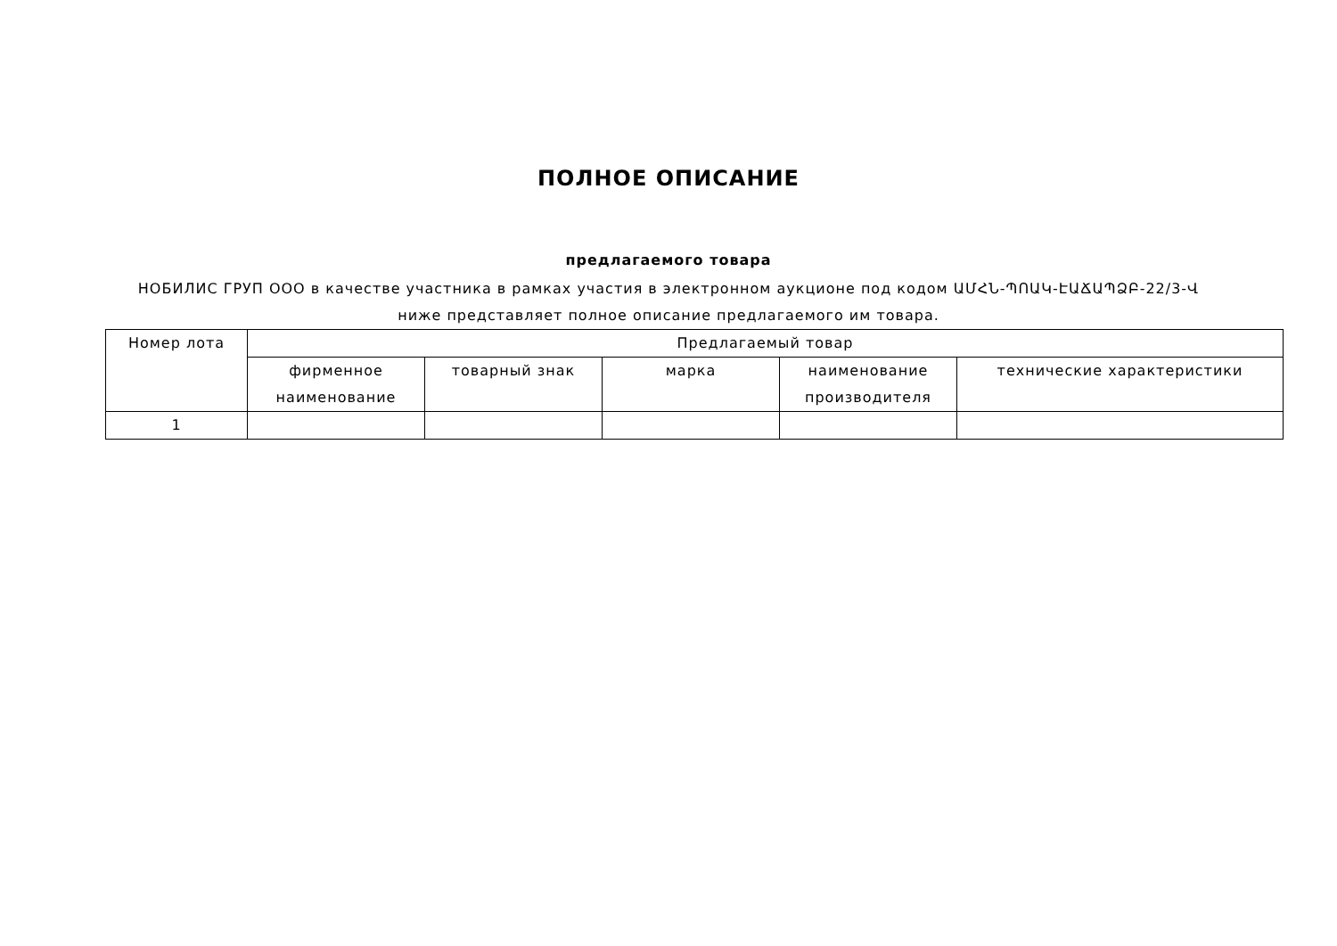ПОЛНОЕ ОПИСАНИЕ
предлагаемого товара
НОБИЛИС ГРУП ООО в качестве участника в рамках участия в электронном аукционе под кодом ԱՄՀՆ-ՊՈԱԿ-ԷԱՃԱՊՁԲ-22/3-Վ
ниже представляет полное описание предлагаемого им товара.
| Номер лота | Предлагаемый товар | | | | |
| --- | --- | --- | --- | --- | --- |
| | фирменное наименование | товарный знак | марка | наименование производителя | технические характеристики |
| 1 | | | | | |